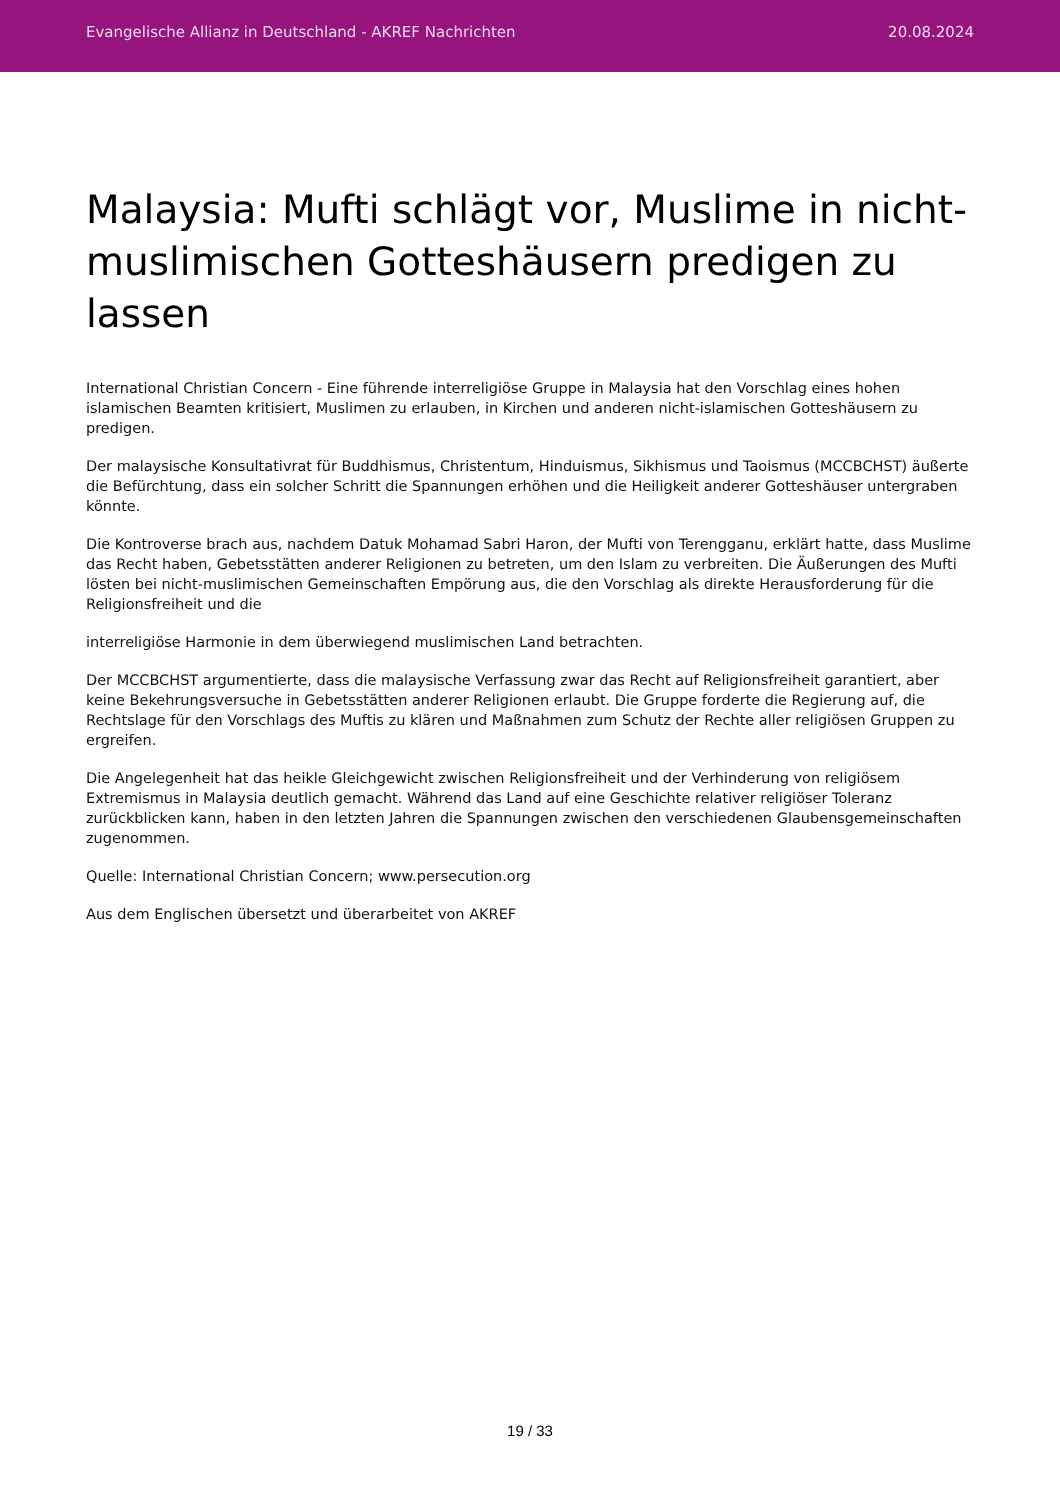Evangelische Allianz in Deutschland - AKREF Nachrichten 20.08.2024
Malaysia: Mufti schlägt vor, Muslime in nicht-muslimischen Gotteshäusern predigen zu lassen
International Christian Concern - Eine führende interreligiöse Gruppe in Malaysia hat den Vorschlag eines hohen islamischen Beamten kritisiert, Muslimen zu erlauben, in Kirchen und anderen nicht-islamischen Gotteshäusern zu predigen.
Der malaysische Konsultativrat für Buddhismus, Christentum, Hinduismus, Sikhismus und Taoismus (MCCBCHST) äußerte die Befürchtung, dass ein solcher Schritt die Spannungen erhöhen und die Heiligkeit anderer Gotteshäuser untergraben könnte.
Die Kontroverse brach aus, nachdem Datuk Mohamad Sabri Haron, der Mufti von Terengganu, erklärt hatte, dass Muslime das Recht haben, Gebetsstätten anderer Religionen zu betreten, um den Islam zu verbreiten. Die Äußerungen des Mufti lösten bei nicht-muslimischen Gemeinschaften Empörung aus, die den Vorschlag als direkte Herausforderung für die Religionsfreiheit und die
interreligiöse Harmonie in dem überwiegend muslimischen Land betrachten.
Der MCCBCHST argumentierte, dass die malaysische Verfassung zwar das Recht auf Religionsfreiheit garantiert, aber keine Bekehrungsversuche in Gebetsstätten anderer Religionen erlaubt. Die Gruppe forderte die Regierung auf, die Rechtslage für den Vorschlags des Muftis zu klären und Maßnahmen zum Schutz der Rechte aller religiösen Gruppen zu ergreifen.
Die Angelegenheit hat das heikle Gleichgewicht zwischen Religionsfreiheit und der Verhinderung von religiösem Extremismus in Malaysia deutlich gemacht. Während das Land auf eine Geschichte relativer religiöser Toleranz zurückblicken kann, haben in den letzten Jahren die Spannungen zwischen den verschiedenen Glaubensgemeinschaften zugenommen.
Quelle: International Christian Concern; www.persecution.org
Aus dem Englischen übersetzt und überarbeitet von AKREF
19 / 33